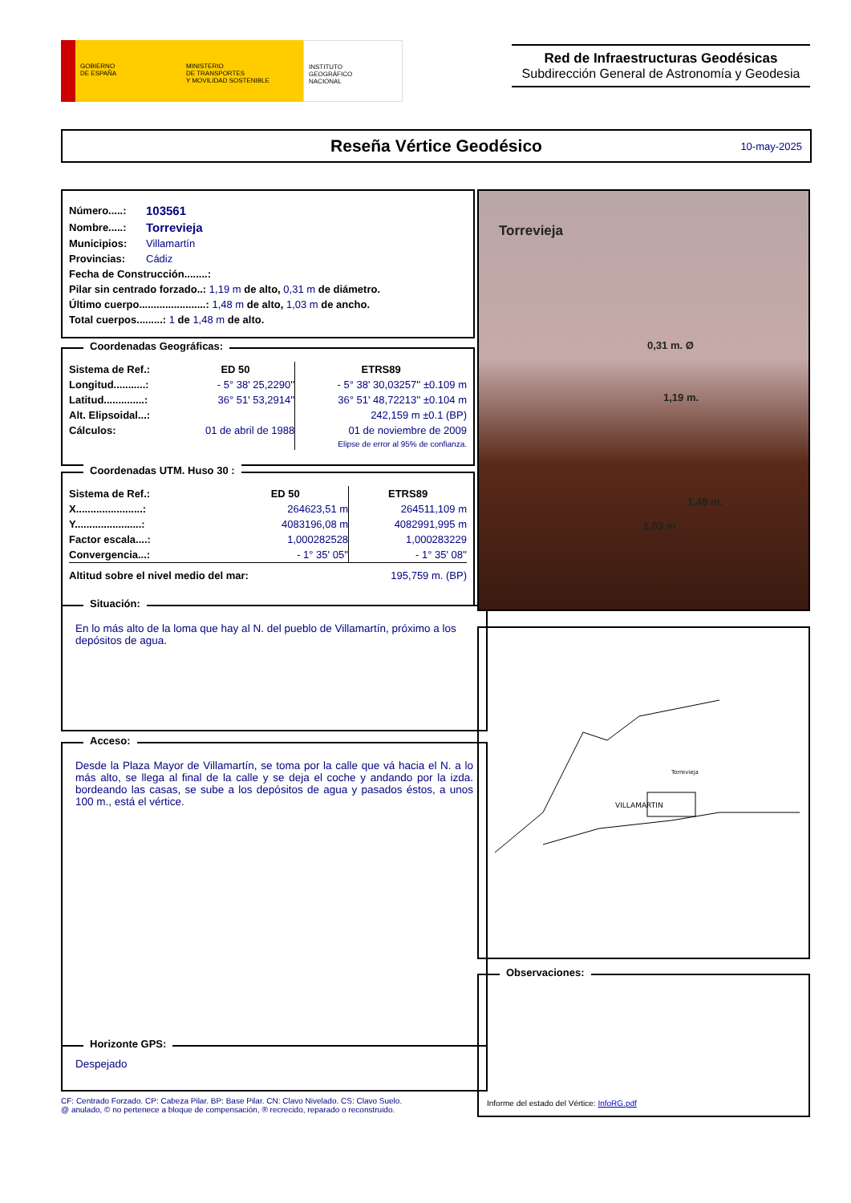GOBIERNO
DE ESPAÑA
MINISTERIO
DE TRANSPORTES
Y MOVILIDAD SOSTENIBLE
INSTITUTO
GEOGRÁFICO
NACIONAL
Red de Infraestructuras Geodésicas
Subdirección General de Astronomía y Geodesia
Reseña Vértice Geodésico 10-may-2025
| Número.....: | 103561 |
| Nombre.....: | Torrevieja |
| Municipios: | Villamartín |
| Provincias: | Cádiz |
| Fecha de Construcción........: | |
| Pilar sin centrado forzado..: 1,19 m de alto, 0,31 m de diámetro. | |
| Último cuerpo.......................: 1,48 m de alto, 1,03 m de ancho. | |
| Total cuerpos.........: 1 de 1,48 m de alto. | |
Coordenadas Geográficas:
| Sistema de Ref.: | ED 50 | ETRS89 |
| Longitud...........: | - 5° 38' 25,2290'' | - 5° 38' 30,03257'' ±0.109 m |
| Latitud..............: | 36° 51' 53,2914'' | 36° 51' 48,72213'' ±0.104 m |
| Alt. Elipsoidal...: | | 242,159 m ±0.1 (BP) |
| Cálculos: | 01 de abril de 1988 | 01 de noviembre de 2009 |
| | | Elipse de error al 95% de confianza. |
Coordenadas UTM. Huso 30 :
| Sistema de Ref.: | ED 50 | ETRS89 |
| X.......................: | 264623,51 m | 264511,109 m |
| Y.......................: | 4083196,08 m | 4082991,995 m |
| Factor escala....: | 1,000282528 | 1,000283229 |
| Convergencia...: | - 1° 35' 05'' | - 1° 35' 08'' |
| Altitud sobre el nivel medio del mar: | | 195,759 m. (BP) |
Situación:
En lo más alto de la loma que hay al N. del pueblo de Villamartín, próximo a los depósitos de agua.
Acceso:
Desde la Plaza Mayor de Villamartín, se toma por la calle que vá hacia el N. a lo más alto, se llega al final de la calle y se deja el coche y andando por la izda. bordeando las casas, se sube a los depósitos de agua y pasados éstos, a unos 100 m., está el vértice.
Horizonte GPS:
Despejado
CF: Centrado Forzado. CP: Cabeza Pilar. BP: Base Pilar. CN: Clavo Nivelado. CS: Clavo Suelo.
@ anulado, © no pertenece a bloque de compensación, ® recrecido, reparado o reconstruido.
Torrevieja
0,31 m. Ø
1,19 m.
1,48 m.
1,03 m
VILLAMARTIN
Torrevieja
Observaciones:
Informe del estado del Vértice: InfoRG.pdf